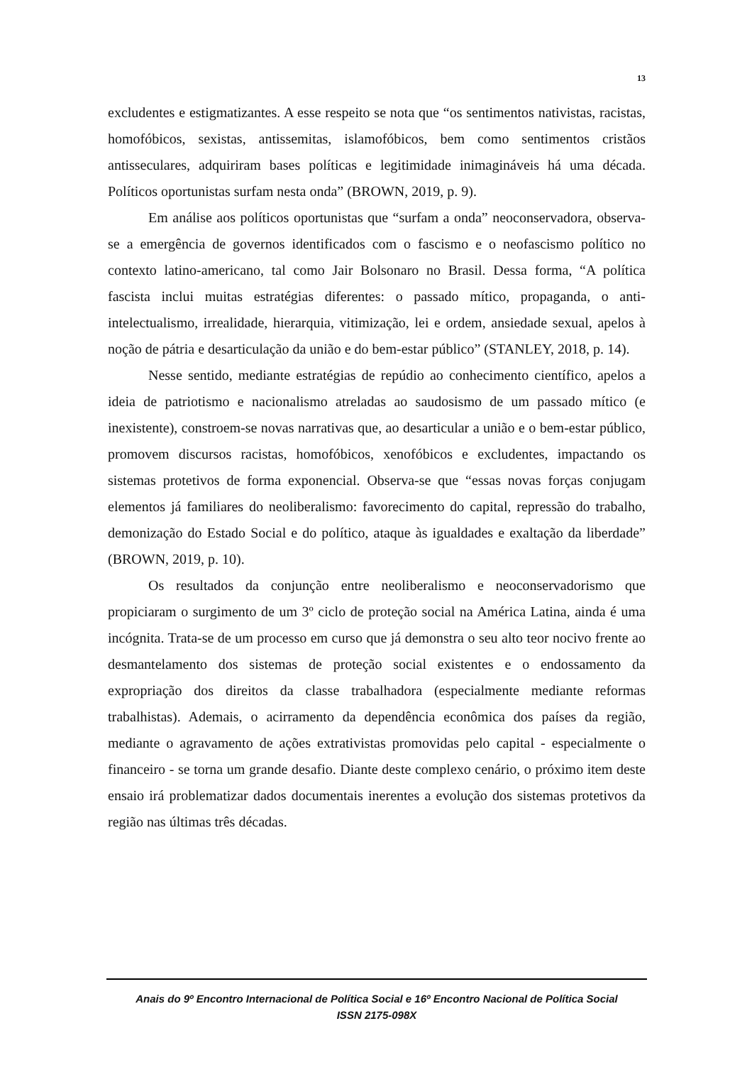13
excludentes e estigmatizantes. A esse respeito se nota que “os sentimentos nativistas, racistas, homofóbicos, sexistas, antissemitas, islamofóbicos, bem como sentimentos cristãos antisseculares, adquiriram bases políticas e legitimidade inimagináveis há uma década. Políticos oportunistas surfam nesta onda” (BROWN, 2019, p. 9).
Em análise aos políticos oportunistas que “surfam a onda” neoconservadora, observa-se a emergência de governos identificados com o fascismo e o neofascismo político no contexto latino-americano, tal como Jair Bolsonaro no Brasil. Dessa forma, “A política fascista inclui muitas estratégias diferentes: o passado mítico, propaganda, o anti-intelectualismo, irrealidade, hierarquia, vitimização, lei e ordem, ansiedade sexual, apelos à noção de pátria e desarticulação da união e do bem-estar público” (STANLEY, 2018, p. 14).
Nesse sentido, mediante estratégias de repúdio ao conhecimento científico, apelos a ideia de patriotismo e nacionalismo atreladas ao saudosismo de um passado mítico (e inexistente), constroem-se novas narrativas que, ao desarticular a união e o bem-estar público, promovem discursos racistas, homofóbicos, xenofóbicos e excludentes, impactando os sistemas protetivos de forma exponencial. Observa-se que “essas novas forças conjugam elementos já familiares do neoliberalismo: favorecimento do capital, repressão do trabalho, demonização do Estado Social e do político, ataque às igualdades e exaltação da liberdade” (BROWN, 2019, p. 10).
Os resultados da conjunção entre neoliberalismo e neoconservadorismo que propiciaram o surgimento de um 3º ciclo de proteção social na América Latina, ainda é uma incógnita. Trata-se de um processo em curso que já demonstra o seu alto teor nocivo frente ao desmantelamento dos sistemas de proteção social existentes e o endossamento da expropriação dos direitos da classe trabalhadora (especialmente mediante reformas trabalhistas). Ademais, o acirramento da dependência econômica dos países da região, mediante o agravamento de ações extrativistas promovidas pelo capital - especialmente o financeiro - se torna um grande desafio. Diante deste complexo cenário, o próximo item deste ensaio irá problematizar dados documentais inerentes a evolução dos sistemas protetivos da região nas últimas três décadas.
Anais do 9º Encontro Internacional de Política Social e 16º Encontro Nacional de Política Social
ISSN 2175-098X